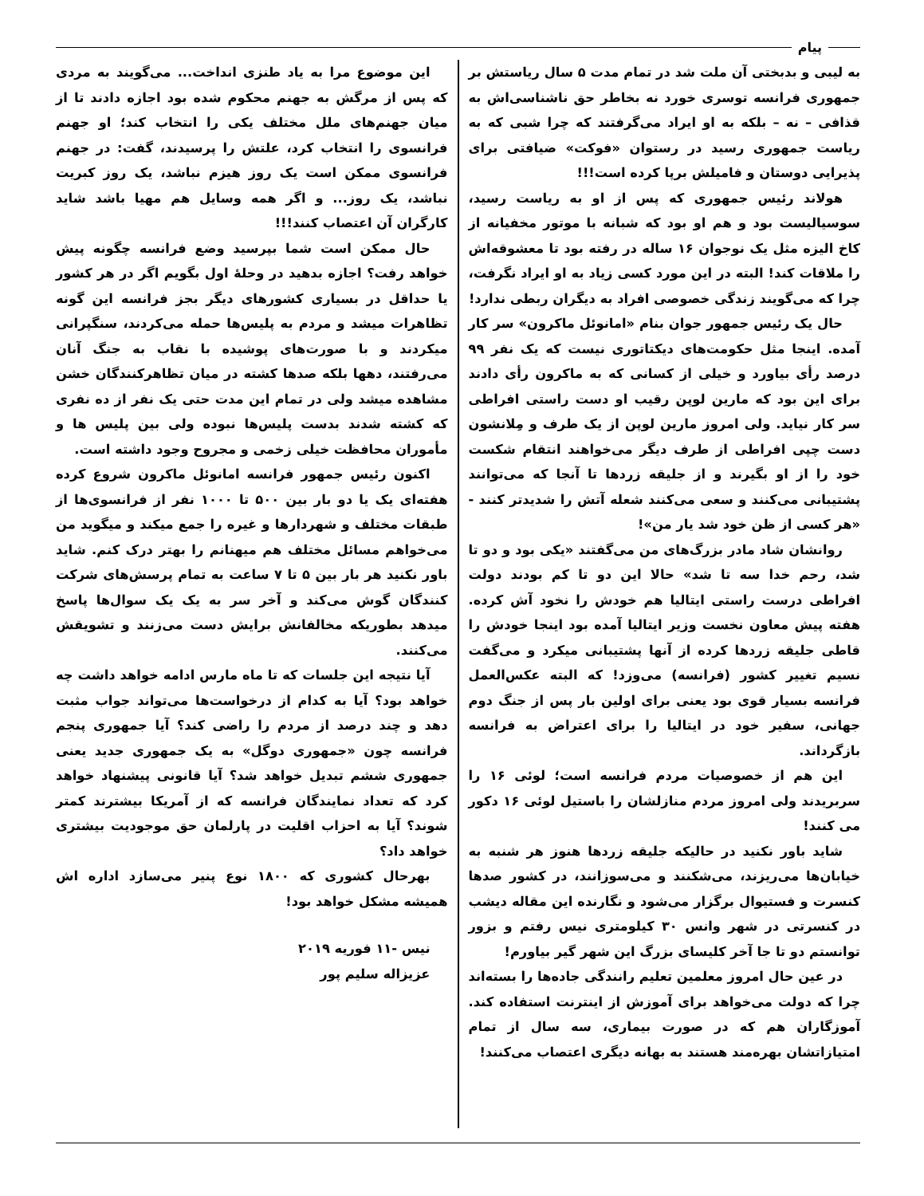پیام
به لیبی و بدبختی آن ملت شد در تمام مدت ۵ سال ریاستش بر جمهوری فرانسه توسری خورد نه بخاطر حق ناشناسی‌اش به قذافی – نه – بلکه به او ایراد می‌گرفتند که چرا شبی که به ریاست جمهوری رسید در رستوان «فوکت» ضیافتی برای پذیرایی دوستان و فامیلش برپا کرده است!!!
هولاند رئیس جمهوری که پس از او به ریاست رسید، سوسیالیست بود و هم او بود که شبانه با موتور مخفیانه از کاخ الیزه مثل یک نوجوان ۱۶ ساله در رفته بود تا معشوقه‌اش را ملاقات کند! البته در این مورد کسی زیاد به او ایراد نگرفت، چرا که می‌گویند زندگی خصوصی افراد به دیگران ربطی ندارد!
حال یک رئیس جمهور جوان بنام «امانوئل ماکرون» سر کار آمده. اینجا مثل حکومت‌های دیکتاتوری نیست که یک نفر ۹۹ درصد رأی بیاورد و خیلی از کسانی که به ماکرون رأی دادند برای این بود که مارین لوپن رقیب او دست راستی افراطی سر کار نیاید. ولی امروز مارین لوپن از یک طرف و مِلانشون دست چپی افراطی از طرف دیگر می‌خواهند انتقام شکست خود را از او بگیرند و از جلیقه زردها تا آنجا که می‌توانند پشتیبانی می‌کنند و سعی می‌کنند شعله آتش را شدیدتر کنند - «هر کسی از ظن خود شد یار من»!
روانشان شاد مادر بزرگ‌های من می‌گفتند «یکی بود و دو تا شد، رحم خدا سه تا شد» حالا این دو تا کم بودند دولت افراطی درست راستی ایتالیا هم خودش را نخود آش کرده. هفته پیش معاون نخست وزیر ایتالیا آمده بود اینجا خودش را قاطی جلیقه زردها کرده از آنها پشتیبانی میکرد و می‌گفت نسیم تغییر کشور (فرانسه) می‌وزد! که البته عکس‌العمل فرانسه بسیار قوی بود یعنی برای اولین بار پس از جنگ دوم جهانی، سفیر خود در ایتالیا را برای اعتراض به فرانسه بازگرداند.
این هم از خصوصیات مردم فرانسه است؛ لوئی ۱۶ را سربریدند ولی امروز مردم منازلشان را باستیل لوئی ۱۶ دکور می کنند!
شاید باور نکنید در حالیکه جلیقه زردها هنوز هر شنبه به خیابان‌ها می‌ریزند، می‌شکنند و می‌سوزانند، در کشور صدها کنسرت و فستیوال برگزار می‌شود و نگارنده این مقاله دیشب در کنسرتی در شهر وانس ۳۰ کیلومتری نیس رفتم و بزور توانستم دو تا جا آخر کلیسای بزرگ این شهر گیر بیاورم!
در عین حال امروز معلمین تعلیم رانندگی جاده‌ها را بسته‌اند چرا که دولت می‌خواهد برای آموزش از اینترنت استفاده کند. آموزگاران هم که در صورت بیماری، سه سال از تمام امتیازاتشان بهره‌مند هستند به بهانه دیگری اعتصاب می‌کنند!
این موضوع مرا به یاد طنزی انداخت... می‌گویند به مردی که پس از مرگش به جهنم محکوم شده بود اجازه دادند تا از میان جهنم‌های ملل مختلف یکی را انتخاب کند؛ او جهنم فرانسوی را انتخاب کرد، علتش را پرسیدند، گفت: در جهنم فرانسوی ممکن است یک روز هیزم نباشد، یک روز کبریت نباشد، یک روز... و اگر همه وسایل هم مهیا باشد شاید کارگران آن اعتصاب کنند!!!
حال ممکن است شما بپرسید وضع فرانسه چگونه پیش خواهد رفت؟ اجازه بدهید در وحلهٔ اول بگویم اگر در هر کشور یا حداقل در بسیاری کشورهای دیگر بجز فرانسه این گونه تظاهرات میشد و مردم به پلیس‌ها حمله می‌کردند، سنگپرانی میکردند و با صورت‌های پوشیده با نقاب به جنگ آنان می‌رفتند، دهها بلکه صدها کشته در میان تظاهرکنندگان خشن مشاهده میشد ولی در تمام این مدت حتی یک نفر از ده نفری که کشته شدند بدست پلیس‌ها نبوده ولی بین پلیس ها و مأموران محافظت خیلی زخمی و مجروح وجود داشته است.
اکنون رئیس جمهور فرانسه امانوئل ماکرون شروع کرده هفته‌ای یک یا دو بار بین ۵۰۰ تا ۱۰۰۰ نفر از فرانسوی‌ها از طبقات مختلف و شهردارها و غیره را جمع میکند و میگوید من می‌خواهم مسائل مختلف هم میهنانم را بهتر درک کنم. شاید باور نکنید هر بار بین ۵ تا ۷ ساعت به تمام پرسش‌های شرکت کنندگان گوش می‌کند و آخر سر به یک یک سوال‌ها پاسخ میدهد بطوریکه مخالفانش برایش دست می‌زنند و تشویقش می‌کنند.
آیا نتیجه این جلسات که تا ماه مارس ادامه خواهد داشت چه خواهد بود؟ آیا به کدام از درخواست‌ها می‌تواند جواب مثبت دهد و چند درصد از مردم را راضی کند؟ آیا جمهوری پنجم فرانسه چون «جمهوری دوگل» به یک جمهوری جدید یعنی جمهوری ششم تبدیل خواهد شد؟ آیا قانونی پیشنهاد خواهد کرد که تعداد نمایندگان فرانسه که از آمریکا بیشترند کمتر شوند؟ آیا به احزاب اقلیت در پارلمان حق موجودیت بیشتری خواهد داد؟
بهرحال کشوری که ۱۸۰۰ نوع پنیر می‌سازد اداره اش همیشه مشکل خواهد بود!
نیس -۱۱ فوریه ۲۰۱۹
عزیزاله سلیم پور